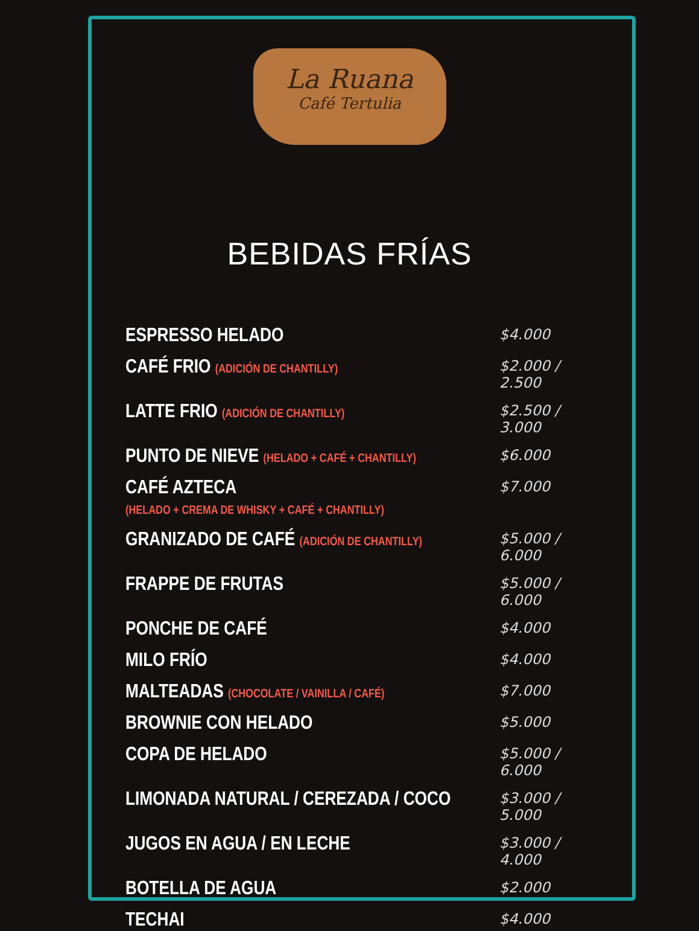La Ruana
Café Tertulia
BEBIDAS FRÍAS
ESPRESSO HELADO
$4.000
CAFÉ FRIO (ADICIÓN DE CHANTILLY)
$2.000 / 2.500
LATTE FRIO (ADICIÓN DE CHANTILLY)
$2.500 / 3.000
PUNTO DE NIEVE (HELADO + CAFÉ + CHANTILLY)
$6.000
CAFÉ AZTECA
(HELADO + CREMA DE WHISKY + CAFÉ + CHANTILLY)
$7.000
GRANIZADO DE CAFÉ (ADICIÓN DE CHANTILLY)
$5.000 / 6.000
FRAPPE DE FRUTAS
$5.000 / 6.000
PONCHE DE CAFÉ
$4.000
MILO FRÍO
$4.000
MALTEADAS (CHOCOLATE / VAINILLA / CAFÉ)
$7.000
BROWNIE CON HELADO
$5.000
COPA DE HELADO
$5.000 / 6.000
LIMONADA NATURAL / CEREZADA / COCO
$3.000 / 5.000
JUGOS EN AGUA / EN LECHE
$3.000 / 4.000
BOTELLA DE AGUA
$2.000
TECHAI
$4.000